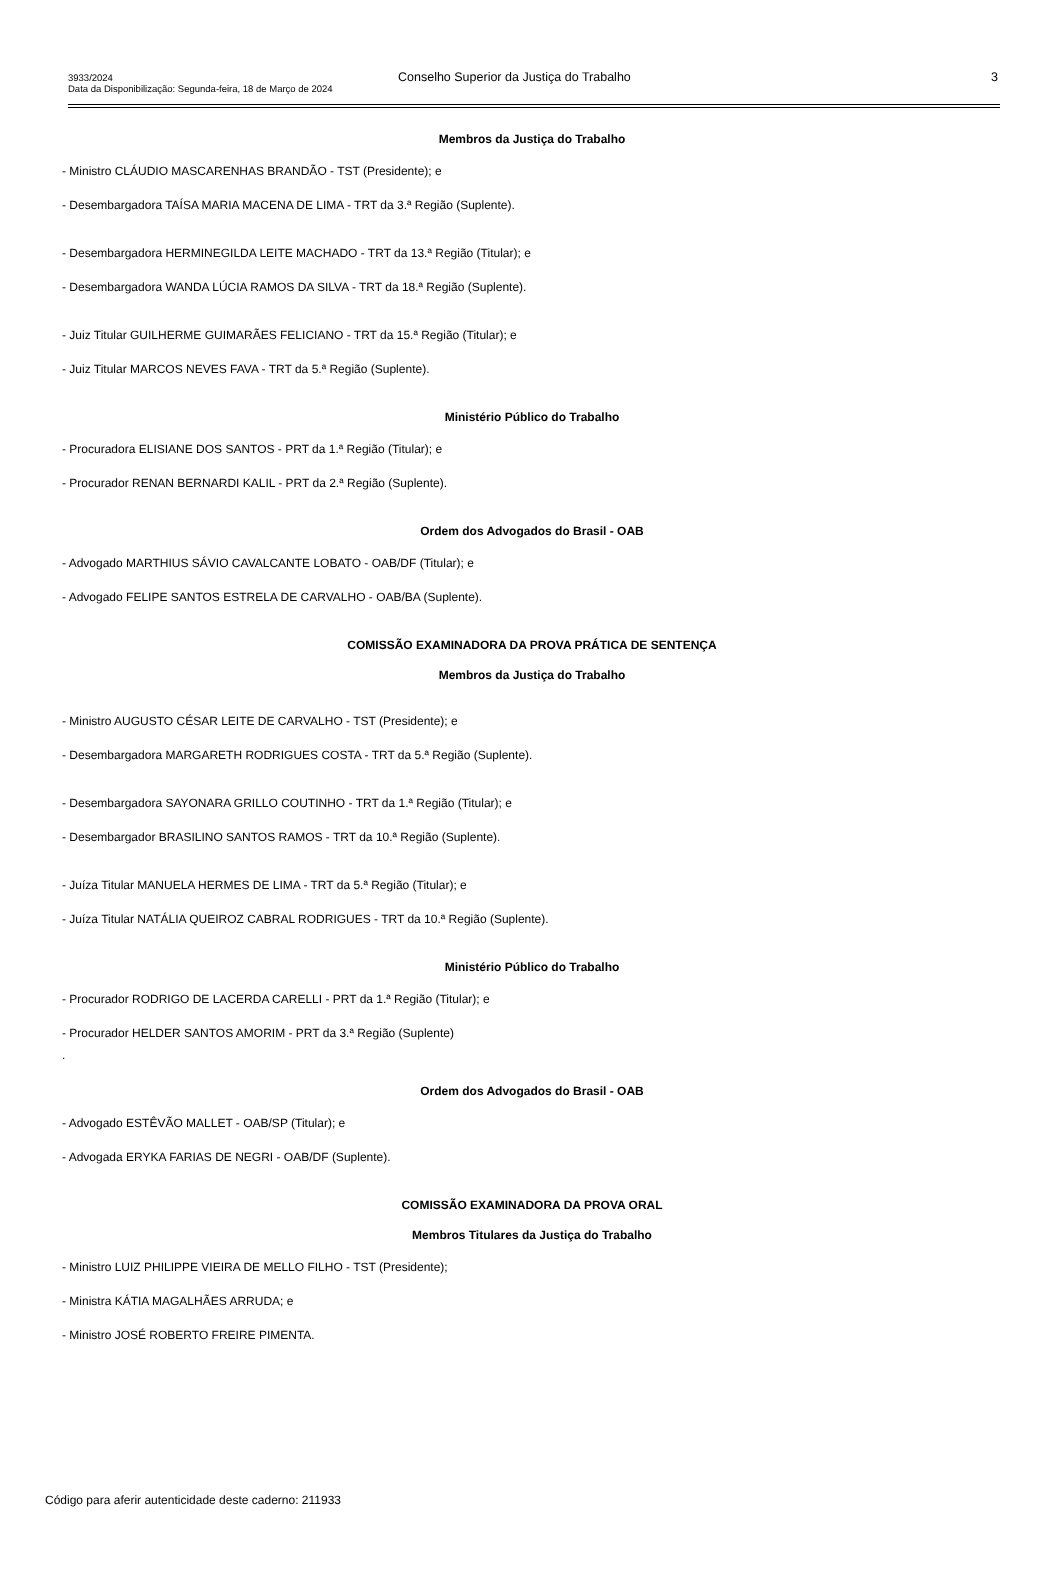3933/2024
Data da Disponibilização: Segunda-feira, 18 de Março de 2024
Conselho Superior da Justiça do Trabalho
3
Membros da Justiça do Trabalho
- Ministro CLÁUDIO MASCARENHAS BRANDÃO - TST (Presidente); e
- Desembargadora TAÍSA MARIA MACENA DE LIMA - TRT da 3.ª Região (Suplente).
- Desembargadora HERMINEGILDA LEITE MACHADO - TRT da 13.ª Região (Titular); e
- Desembargadora WANDA LÚCIA RAMOS DA SILVA - TRT da 18.ª Região (Suplente).
- Juiz Titular GUILHERME GUIMARÃES FELICIANO - TRT da 15.ª Região (Titular); e
- Juiz Titular MARCOS NEVES FAVA - TRT da 5.ª Região (Suplente).
Ministério Público do Trabalho
- Procuradora ELISIANE DOS SANTOS - PRT da 1.ª Região (Titular); e
- Procurador RENAN BERNARDI KALIL - PRT da 2.ª Região (Suplente).
Ordem dos Advogados do Brasil - OAB
- Advogado MARTHIUS SÁVIO CAVALCANTE LOBATO - OAB/DF (Titular); e
- Advogado FELIPE SANTOS ESTRELA DE CARVALHO - OAB/BA (Suplente).
COMISSÃO EXAMINADORA DA PROVA PRÁTICA DE SENTENÇA
Membros da Justiça do Trabalho
- Ministro AUGUSTO CÉSAR LEITE DE CARVALHO - TST (Presidente); e
- Desembargadora MARGARETH RODRIGUES COSTA - TRT da 5.ª Região (Suplente).
- Desembargadora SAYONARA GRILLO COUTINHO - TRT da 1.ª Região (Titular); e
- Desembargador BRASILINO SANTOS RAMOS - TRT da 10.ª Região (Suplente).
- Juíza Titular MANUELA HERMES DE LIMA - TRT da 5.ª Região (Titular); e
- Juíza Titular NATÁLIA QUEIROZ CABRAL RODRIGUES - TRT da 10.ª Região (Suplente).
Ministério Público do Trabalho
- Procurador RODRIGO DE LACERDA CARELLI - PRT da 1.ª Região (Titular); e
- Procurador HELDER SANTOS AMORIM - PRT da 3.ª Região (Suplente)
.
Ordem dos Advogados do Brasil - OAB
- Advogado ESTÊVÃO MALLET - OAB/SP (Titular); e
- Advogada ERYKA FARIAS DE NEGRI - OAB/DF (Suplente).
COMISSÃO EXAMINADORA DA PROVA ORAL
Membros Titulares da Justiça do Trabalho
- Ministro LUIZ PHILIPPE VIEIRA DE MELLO FILHO - TST (Presidente);
- Ministra KÁTIA MAGALHÃES ARRUDA; e
- Ministro JOSÉ ROBERTO FREIRE PIMENTA.
Código para aferir autenticidade deste caderno: 211933